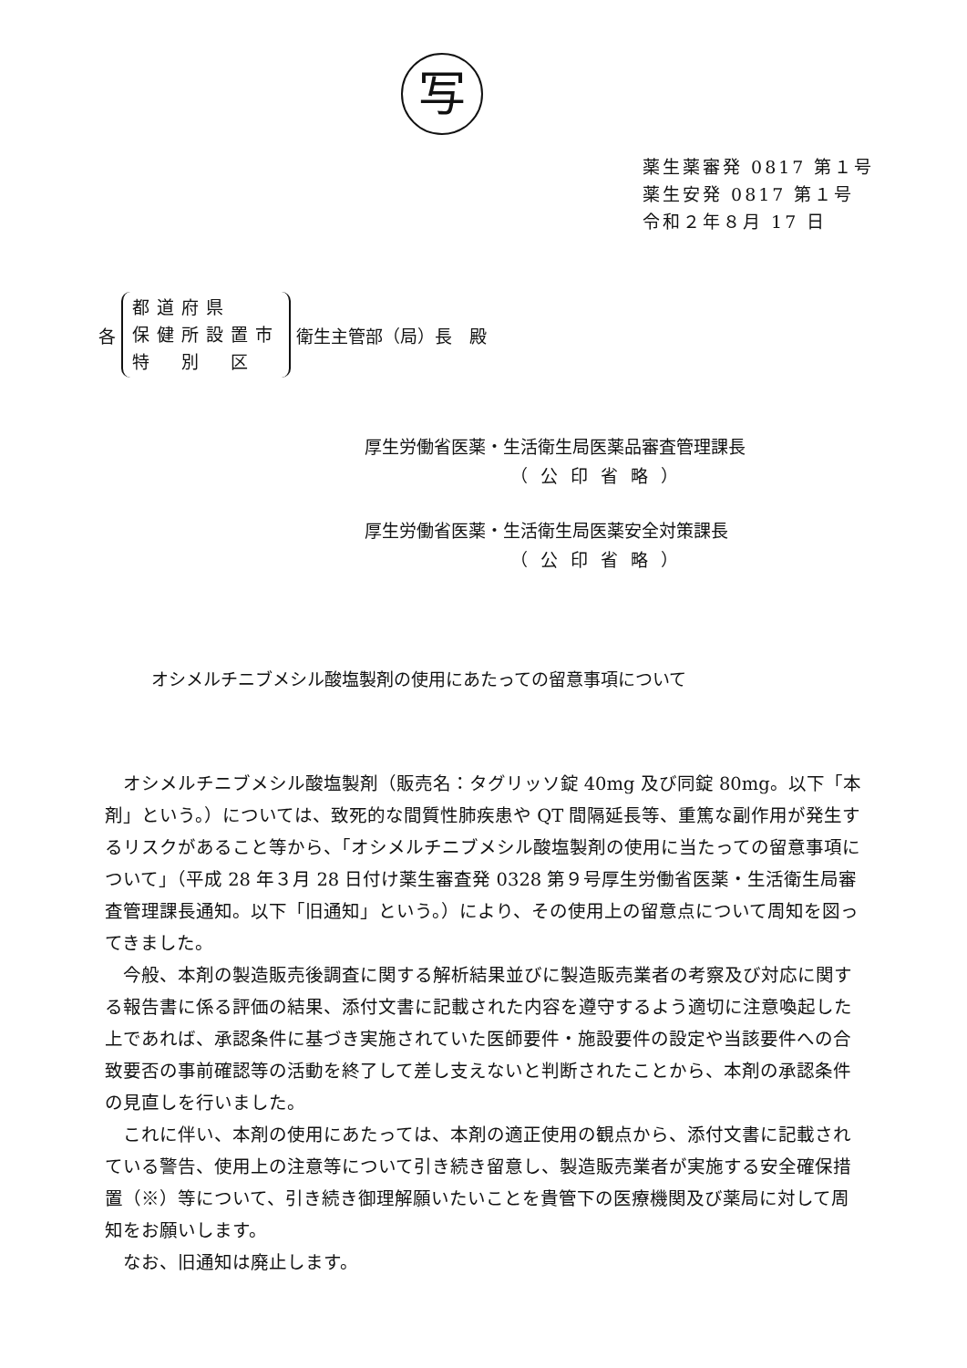写
薬生薬審発 0817 第１号
薬生安発 0817 第１号
令和２年８月 17 日
各
都道府県
保健所設置市
特　別　区
衛生主管部（局）長　殿
厚生労働省医薬・生活衛生局医薬品審査管理課長
（公印省略）
厚生労働省医薬・生活衛生局医薬安全対策課長
（公印省略）
オシメルチニブメシル酸塩製剤の使用にあたっての留意事項について
オシメルチニブメシル酸塩製剤（販売名：タグリッソ錠 40mg 及び同錠 80mg。以下「本剤」という。）については、致死的な間質性肺疾患や QT 間隔延長等、重篤な副作用が発生するリスクがあること等から、「オシメルチニブメシル酸塩製剤の使用に当たっての留意事項について」（平成 28 年３月 28 日付け薬生審査発 0328 第９号厚生労働省医薬・生活衛生局審査管理課長通知。以下「旧通知」という。）により、その使用上の留意点について周知を図ってきました。
今般、本剤の製造販売後調査に関する解析結果並びに製造販売業者の考察及び対応に関する報告書に係る評価の結果、添付文書に記載された内容を遵守するよう適切に注意喚起した上であれば、承認条件に基づき実施されていた医師要件・施設要件の設定や当該要件への合致要否の事前確認等の活動を終了して差し支えないと判断されたことから、本剤の承認条件の見直しを行いました。
これに伴い、本剤の使用にあたっては、本剤の適正使用の観点から、添付文書に記載されている警告、使用上の注意等について引き続き留意し、製造販売業者が実施する安全確保措置（※）等について、引き続き御理解願いたいことを貴管下の医療機関及び薬局に対して周知をお願いします。
なお、旧通知は廃止します。